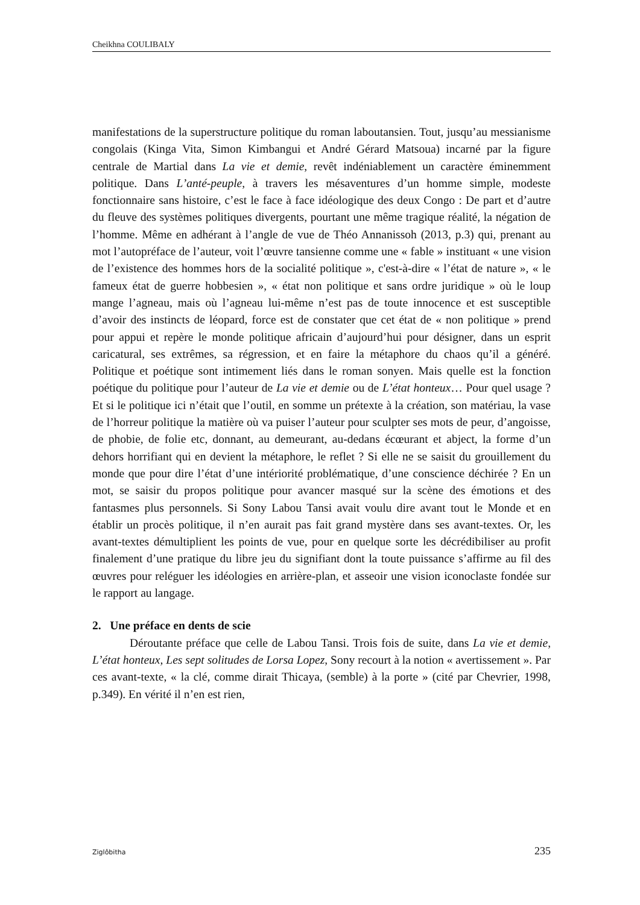Cheikhna COULIBALY
manifestations de la superstructure politique du roman laboutansien. Tout, jusqu’au messianisme congolais (Kinga Vita, Simon Kimbangui et André Gérard Matsoua) incarné par la figure centrale de Martial dans La vie et demie, revêt indéniablement un caractère éminemment politique. Dans L’anté-peuple, à travers les mésaventures d’un homme simple, modeste fonctionnaire sans histoire, c’est le face à face idéologique des deux Congo : De part et d’autre du fleuve des systèmes politiques divergents, pourtant une même tragique réalité, la négation de l’homme. Même en adhérant à l’angle de vue de Théo Annanissoh (2013, p.3) qui, prenant au mot l’autopréface de l’auteur, voit l’œuvre tansienne comme une « fable » instituant « une vision de l’existence des hommes hors de la socialité politique », c'est-à-dire « l’état de nature », « le fameux état de guerre hobbesien », « état non politique et sans ordre juridique » où le loup mange l’agneau, mais où l’agneau lui-même n’est pas de toute innocence et est susceptible d’avoir des instincts de léopard, force est de constater que cet état de « non politique » prend pour appui et repère le monde politique africain d’aujourd’hui pour désigner, dans un esprit caricatural, ses extrêmes, sa régression, et en faire la métaphore du chaos qu’il a généré. Politique et poétique sont intimement liés dans le roman sonyen. Mais quelle est la fonction poétique du politique pour l’auteur de La vie et demie ou de L’état honteux… Pour quel usage ? Et si le politique ici n’était que l’outil, en somme un prétexte à la création, son matériau, la vase de l’horreur politique la matière où va puiser l’auteur pour sculpter ses mots de peur, d’angoisse, de phobie, de folie etc, donnant, au demeurant, au-dedans écœurant et abject, la forme d’un dehors horrifiant qui en devient la métaphore, le reflet ? Si elle ne se saisit du grouillement du monde que pour dire l’état d’une intériorité problématique, d’une conscience déchirée ? En un mot, se saisir du propos politique pour avancer masqué sur la scène des émotions et des fantasmes plus personnels. Si Sony Labou Tansi avait voulu dire avant tout le Monde et en établir un procès politique, il n’en aurait pas fait grand mystère dans ses avant-textes. Or, les avant-textes démultiplient les points de vue, pour en quelque sorte les décrédibiliser au profit finalement d’une pratique du libre jeu du signifiant dont la toute puissance s’affirme au fil des œuvres pour reléguer les idéologies en arrière-plan, et asseoir une vision iconoclaste fondée sur le rapport au langage.
2. Une préface en dents de scie
Déroutante préface que celle de Labou Tansi. Trois fois de suite, dans La vie et demie, L’état honteux, Les sept solitudes de Lorsa Lopez, Sony recourt à la notion « avertissement ». Par ces avant-texte, « la clé, comme dirait Thicaya, (semble) à la porte » (cité par Chevrier, 1998, p.349). En vérité il n’en est rien,
Ziglôbitha 235